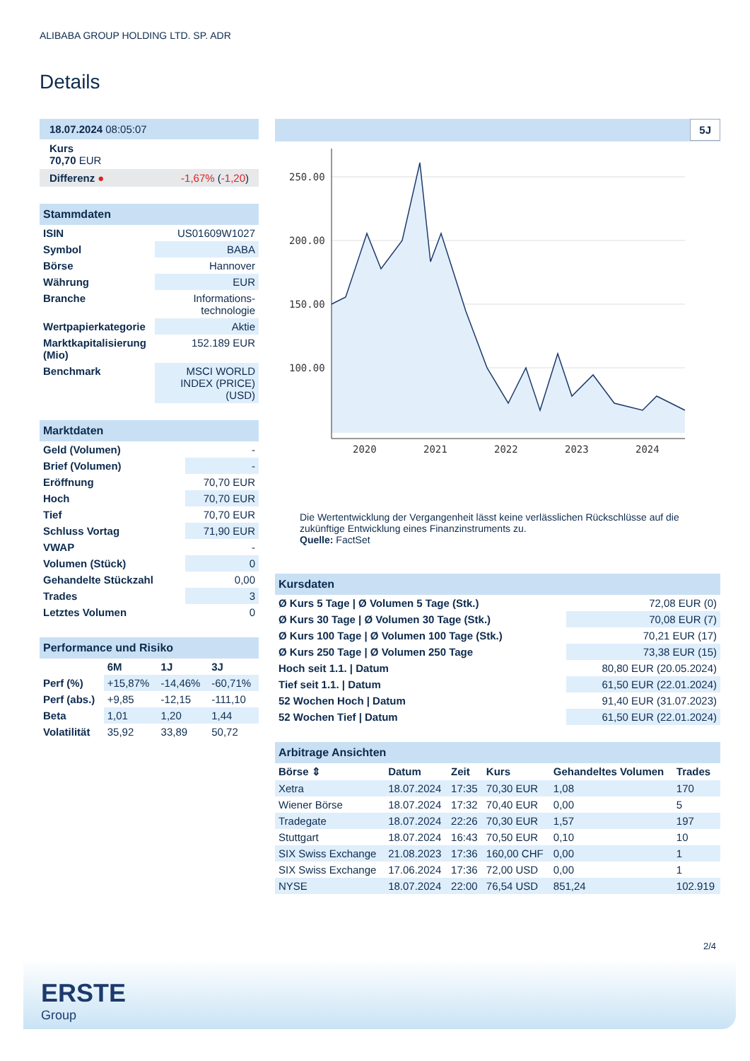ALIBABA GROUP HOLDING LTD. SP. ADR
Details
| 18.07.2024 08:05:07 |
| Kurs 70,70 EUR |
| Differenz ● -1,67% ( -1,20 ) |
| Stammdaten | |
| ISIN | US01609W1027 |
| Symbol | BABA |
| Börse | Hannover |
| Währung | EUR |
| Branche | Informations- technologie |
| Wertpapierkategorie | Aktie |
| Marktkapitalisierung (Mio) | 152.189 EUR |
| Benchmark | MSCI WORLD INDEX (PRICE) (USD) |
| Marktdaten | |
| Geld (Volumen) | - |
| Brief (Volumen) | - |
| Eröffnung | 70,70 EUR |
| Hoch | 70,70 EUR |
| Tief | 70,70 EUR |
| Schluss Vortag | 71,90 EUR |
| VWAP | - |
| Volumen (Stück) | 0 |
| Gehandelte Stückzahl | 0,00 |
| Trades | 3 |
| Letztes Volumen | 0 |
| Performance und Risiko | | | |
| | 6M | 1J | 3J |
| Perf (%) | +15,87% | -14,46% | -60,71% |
| Perf (abs.) | +9,85 | -12,15 | -111,10 |
| Beta | 1,01 | 1,20 | 1,44 |
| Volatilität | 35,92 | 33,89 | 50,72 |
5J
250.00
200.00
150.00
100.00
2020
2021
2022
2023
2024
Die Wertentwicklung der Vergangenheit lässt keine verlässlichen Rückschlüsse auf die zukünftige Entwicklung eines Finanzinstruments zu.
Quelle: FactSet
| Kursdaten | |
| Ø Kurs 5 Tage / Ø Volumen 5 Tage (Stk.) | 72,08 EUR (0) |
| Ø Kurs 30 Tage / Ø Volumen 30 Tage (Stk.) | 70,08 EUR (7) |
| Ø Kurs 100 Tage / Ø Volumen 100 Tage (Stk.) | 70,21 EUR (17) |
| Ø Kurs 250 Tage / Ø Volumen 250 Tage | 73,38 EUR (15) |
| Hoch seit 1.1. / Datum | 80,80 EUR (20.05.2024) |
| Tief seit 1.1. / Datum | 61,50 EUR (22.01.2024) |
| 52 Wochen Hoch / Datum | 91,40 EUR (31.07.2023) |
| 52 Wochen Tief / Datum | 61,50 EUR (22.01.2024) |
| Arbitrage Ansichten | | | | | |
| Börse ⇕ | Datum | Zeit | Kurs | Gehandeltes Volumen | Trades |
| Xetra | 18.07.2024 | 17:35 | 70,30 EUR | 1,08 | 170 |
| Wiener Börse | 18.07.2024 | 17:32 | 70,40 EUR | 0,00 | 5 |
| Tradegate | 18.07.2024 | 22:26 | 70,30 EUR | 1,57 | 197 |
| Stuttgart | 18.07.2024 | 16:43 | 70,50 EUR | 0,10 | 10 |
| SIX Swiss Exchange | 21.08.2023 | 17:36 | 160,00 CHF | 0,00 | 1 |
| SIX Swiss Exchange | 17.06.2024 | 17:36 | 72,00 USD | 0,00 | 1 |
| NYSE | 18.07.2024 | 22:00 | 76,54 USD | 851,24 | 102.919 |
2/4
ERSTE
Group